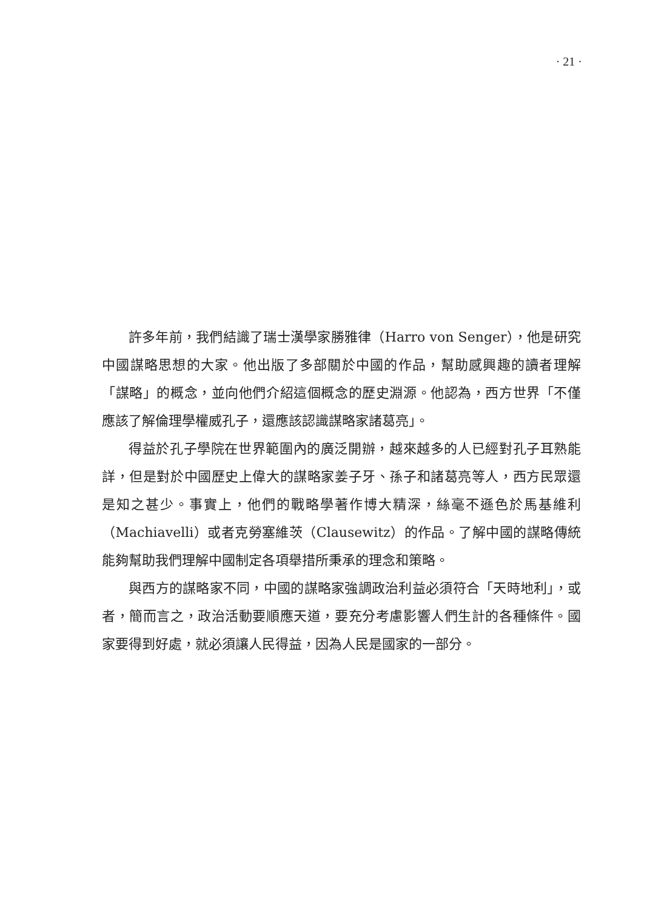· 21 ·
許多年前，我們結識了瑞士漢學家勝雅律（Harro von Senger），他是研究中國謀略思想的大家。他出版了多部關於中國的作品，幫助感興趣的讀者理解「謀略」的概念，並向他們介紹這個概念的歷史淵源。他認為，西方世界「不僅應該了解倫理學權威孔子，還應該認識謀略家諸葛亮」。
得益於孔子學院在世界範圍內的廣泛開辦，越來越多的人已經對孔子耳熟能詳，但是對於中國歷史上偉大的謀略家姜子牙、孫子和諸葛亮等人，西方民眾還是知之甚少。事實上，他們的戰略學著作博大精深，絲毫不遜色於馬基維利（Machiavelli）或者克勞塞維茨（Clausewitz）的作品。了解中國的謀略傳統能夠幫助我們理解中國制定各項舉措所秉承的理念和策略。
與西方的謀略家不同，中國的謀略家強調政治利益必須符合「天時地利」，或者，簡而言之，政治活動要順應天道，要充分考慮影響人們生計的各種條件。國家要得到好處，就必須讓人民得益，因為人民是國家的一部分。